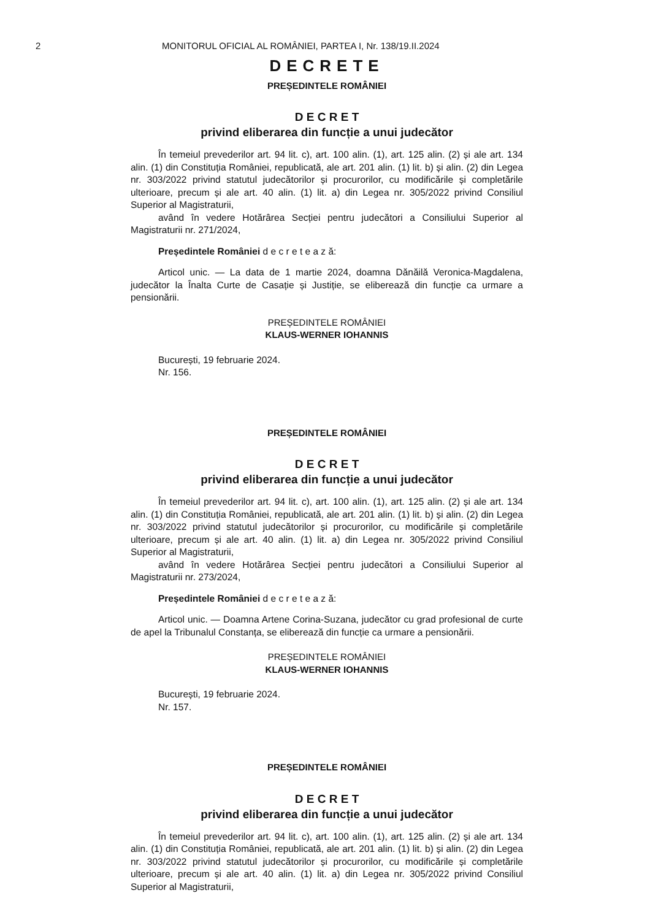2 MONITORUL OFICIAL AL ROMÂNIEI, PARTEA I, Nr. 138/19.II.2024
DECRETE
PREȘEDINTELE ROMÂNIEI
D E C R E T
privind eliberarea din funcție a unui judecător
În temeiul prevederilor art. 94 lit. c), art. 100 alin. (1), art. 125 alin. (2) și ale art. 134 alin. (1) din Constituția României, republicată, ale art. 201 alin. (1) lit. b) și alin. (2) din Legea nr. 303/2022 privind statutul judecătorilor și procurorilor, cu modificările și completările ulterioare, precum și ale art. 40 alin. (1) lit. a) din Legea nr. 305/2022 privind Consiliul Superior al Magistraturii,
având în vedere Hotărârea Secției pentru judecători a Consiliului Superior al Magistraturii nr. 271/2024,
Președintele României d e c r e t e a z ă:
Articol unic. — La data de 1 martie 2024, doamna Dănăilă Veronica-Magdalena, judecător la Înalta Curte de Casație și Justiție, se eliberează din funcție ca urmare a pensionării.
PREȘEDINTELE ROMÂNIEI
KLAUS-WERNER IOHANNIS
București, 19 februarie 2024.
Nr. 156.
PREȘEDINTELE ROMÂNIEI
D E C R E T
privind eliberarea din funcție a unui judecător
În temeiul prevederilor art. 94 lit. c), art. 100 alin. (1), art. 125 alin. (2) și ale art. 134 alin. (1) din Constituția României, republicată, ale art. 201 alin. (1) lit. b) și alin. (2) din Legea nr. 303/2022 privind statutul judecătorilor și procurorilor, cu modificările și completările ulterioare, precum și ale art. 40 alin. (1) lit. a) din Legea nr. 305/2022 privind Consiliul Superior al Magistraturii,
având în vedere Hotărârea Secției pentru judecători a Consiliului Superior al Magistraturii nr. 273/2024,
Președintele României d e c r e t e a z ă:
Articol unic. — Doamna Artene Corina-Suzana, judecător cu grad profesional de curte de apel la Tribunalul Constanța, se eliberează din funcție ca urmare a pensionării.
PREȘEDINTELE ROMÂNIEI
KLAUS-WERNER IOHANNIS
București, 19 februarie 2024.
Nr. 157.
PREȘEDINTELE ROMÂNIEI
D E C R E T
privind eliberarea din funcție a unui judecător
În temeiul prevederilor art. 94 lit. c), art. 100 alin. (1), art. 125 alin. (2) și ale art. 134 alin. (1) din Constituția României, republicată, ale art. 201 alin. (1) lit. b) și alin. (2) din Legea nr. 303/2022 privind statutul judecătorilor și procurorilor, cu modificările și completările ulterioare, precum și ale art. 40 alin. (1) lit. a) din Legea nr. 305/2022 privind Consiliul Superior al Magistraturii,